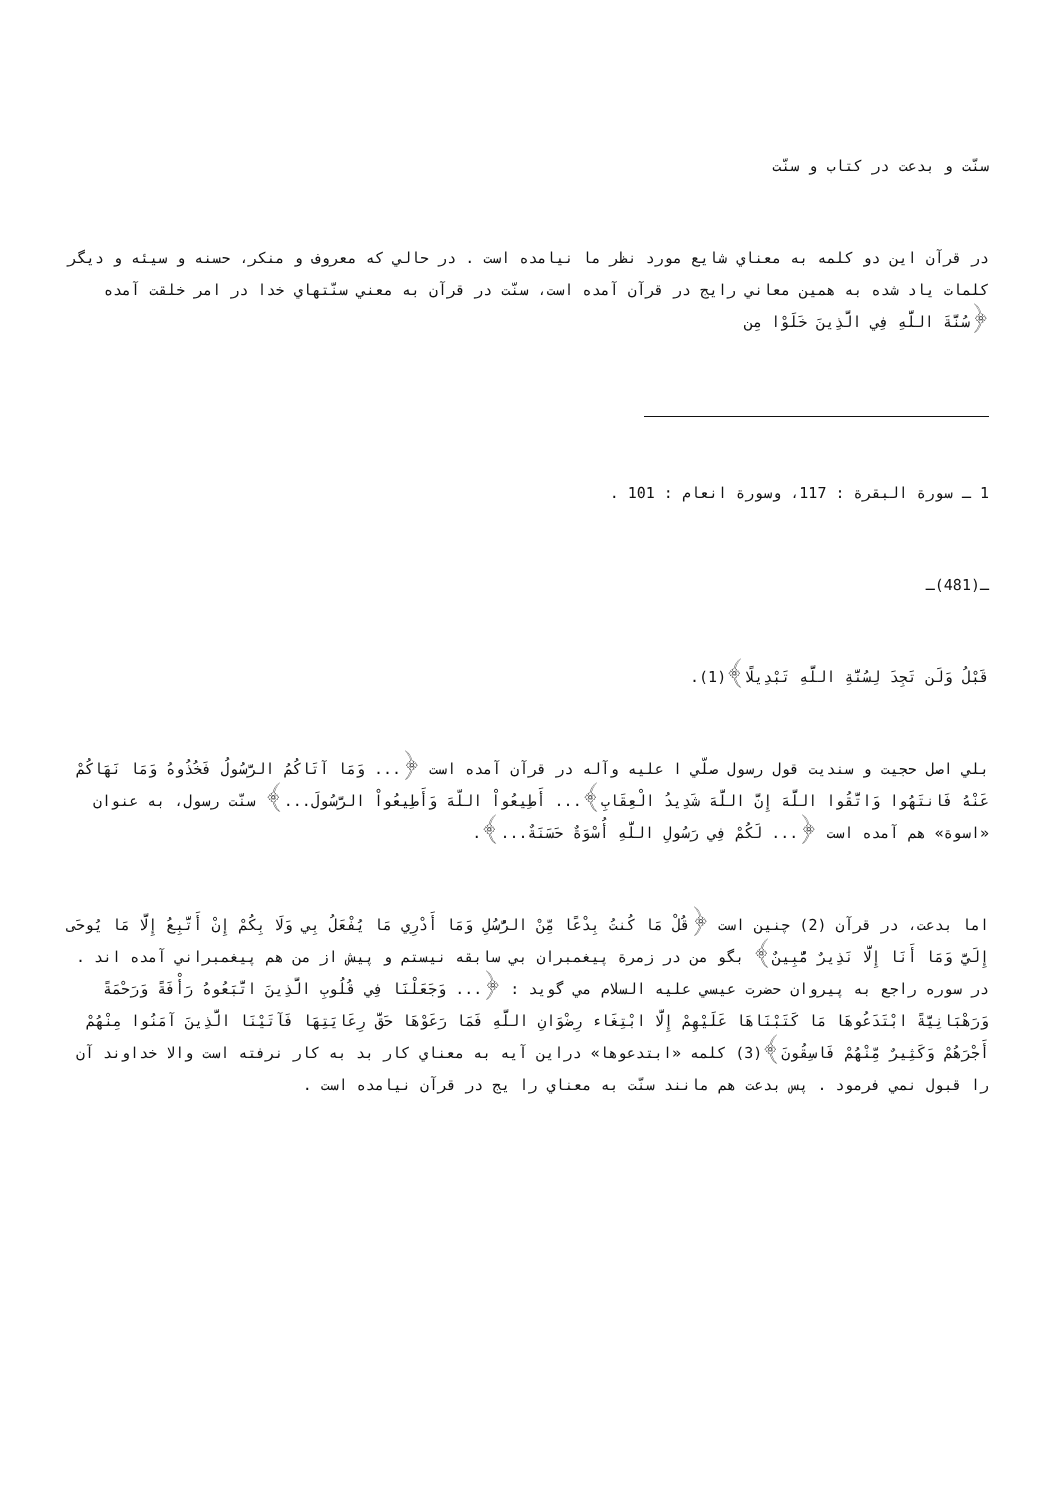سنّت و بدعت در كتاب و سنّت
در قرآن اين دو كلمه به معناي شايع مورد نظر ما نيامده است . در حالي كه معروف و منكر، حسنه و سيئه و ديگر كلمات ياد شده به همين معاني رايج در قرآن آمده است، سنّت در قرآن به معني سنّتهاي خدا در امر خلقت آمده ﴿سُنَّةَ اللَّهِ فِي الَّذِينَ خَلَوْا مِن
1 ـ سورة البقرة : 117، وسورة انعام : 101 .
ـ(481)ـ
قَبْلُ وَلَن تَجِدَ لِسُنَّةِ اللَّهِ تَبْدِيلًا﴾(1).
بلي اصل حجيت و سنديت قول رسول صلّي ا عليه وآله در قرآن آمده است ﴿... وَمَا آتَاكُمُ الرَّسُولُ فَخُذُوهُ وَمَا نَهَاكُمْ عَنْهُ فَانتَهُوا وَاتَّقُوا اللَّهَ إِنَّ اللَّهَ شَدِيدُ الْعِقَابِ﴾... أَطِيعُواْ اللّهَ وَأَطِيعُواْ الرَّسُولَ...﴾ سنّت رسول، به عنوان «اسوة» هم آمده است ﴿... لَكُمْ فِي رَسُولِ اللَّهِ أُسْوَةٌ حَسَنَةٌ...﴾.
اما بدعت، در قرآن (2) چنين است ﴿قُلْ مَا كُنتُ بِدْعًا مِّنْ الرُّسُلِ وَمَا أَدْرِي مَا يُفْعَلُ بِي وَلَا بِكُمْ إِنْ أَتَّبِعُ إِلَّا مَا يُوحَى إِلَيَّ وَمَا أَنَا إِلَّا نَذِيرٌ مُّبِينٌ﴾ بگو من در زمرة پيغمبران بي سابقه نيستم و پيش از من هم پيغمبراني آمده اند . در سوره راجع به پيروان حضرت عيسي عليه السلام مي گويد : ﴿... وَجَعَلْنَا فِي قُلُوبِ الَّذِينَ اتَّبَعُوهُ رَأْفَةً وَرَحْمَةً وَرَهْبَانِيَّةً ابْتَدَعُوهَا مَا كَتَبْنَاهَا عَلَيْهِمْ إِلَّا ابْتِغَاء رِضْوَانِ اللَّهِ فَمَا رَعَوْهَا حَقَّ رِعَايَتِهَا فَآتَيْنَا الَّذِينَ آمَنُوا مِنْهُمْ أَجْرَهُمْ وَكَثِيرٌ مِّنْهُمْ فَاسِقُونَ﴾(3) كلمه «ابتدعوها» دراين آيه به معناي كار بد به كار نرفته است والا خداوند آن را قبول نمي فرمود . پس بدعت هم مانند سنّت به معناي را يج در قرآن نيامده است .